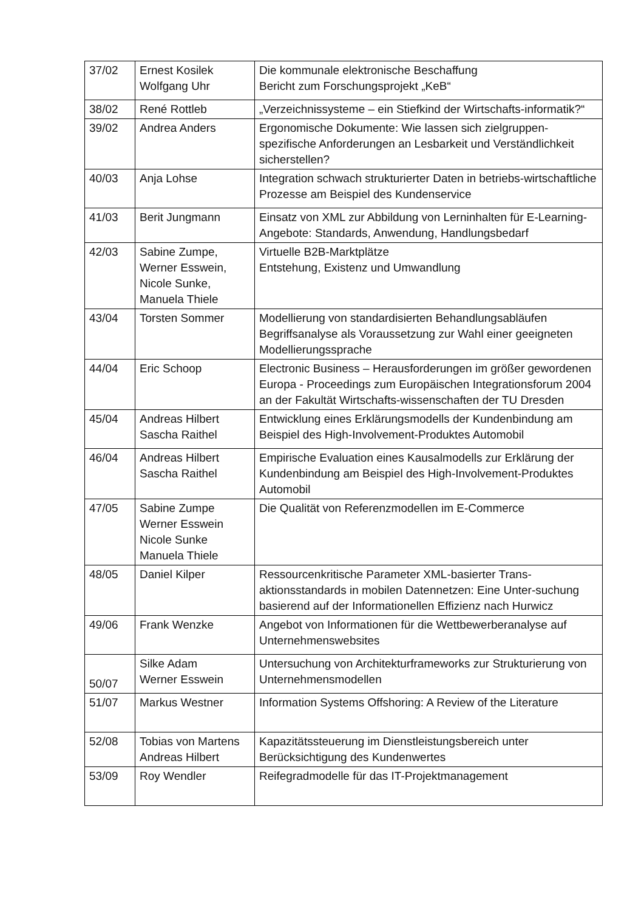| 37/02 | Ernest Kosilek Wolfgang Uhr | Die kommunale elektronische Beschaffung Bericht zum Forschungsprojekt „KeB“ |
| 38/02 | René Rottleb | „Verzeichnissysteme – ein Stiefkind der Wirtschafts-informatik?“ |
| 39/02 | Andrea Anders | Ergonomische Dokumente: Wie lassen sich zielgruppen-spezifische Anforderungen an Lesbarkeit und Verständlichkeit sicherstellen? |
| 40/03 | Anja Lohse | Integration schwach strukturierter Daten in betriebs-wirtschaftliche Prozesse am Beispiel des Kundenservice |
| 41/03 | Berit Jungmann | Einsatz von XML zur Abbildung von Lerninhalten für E-Learning-Angebote: Standards, Anwendung, Handlungsbedarf |
| 42/03 | Sabine Zumpe, Werner Esswein, Nicole Sunke, Manuela Thiele | Virtuelle B2B-Marktplätze Entstehung, Existenz und Umwandlung |
| 43/04 | Torsten Sommer | Modellierung von standardisierten Behandlungsabläufen Begriffsanalyse als Voraussetzung zur Wahl einer geeigneten Modellierungssprache |
| 44/04 | Eric Schoop | Electronic Business – Herausforderungen im größer gewordenen Europa - Proceedings zum Europäischen Integrationsforum 2004 an der Fakultät Wirtschafts-wissenschaften der TU Dresden |
| 45/04 | Andreas Hilbert Sascha Raithel | Entwicklung eines Erklärungsmodells der Kundenbindung am Beispiel des High-Involvement-Produktes Automobil |
| 46/04 | Andreas Hilbert Sascha Raithel | Empirische Evaluation eines Kausalmodells zur Erklärung der Kundenbindung am Beispiel des High-Involvement-Produktes Automobil |
| 47/05 | Sabine Zumpe Werner Esswein Nicole Sunke Manuela Thiele | Die Qualität von Referenzmodellen im E-Commerce |
| 48/05 | Daniel Kilper | Ressourcenkritische Parameter XML-basierter Trans-aktionsstandards in mobilen Datennetzen: Eine Unter-suchung basierend auf der Informationellen Effizienz nach Hurwicz |
| 49/06 | Frank Wenzke | Angebot von Informationen für die Wettbewerberanalyse auf Unternehmenswebsites |
| 50/07 | Silke Adam Werner Esswein | Untersuchung von Architekturframeworks zur Strukturierung von Unternehmensmodellen |
| 51/07 | Markus Westner | Information Systems Offshoring: A Review of the Literature |
| 52/08 | Tobias von Martens Andreas Hilbert | Kapazitätssteuerung im Dienstleistungsbereich unter Berücksichtigung des Kundenwertes |
| 53/09 | Roy Wendler | Reifegradmodelle für das IT-Projektmanagement |